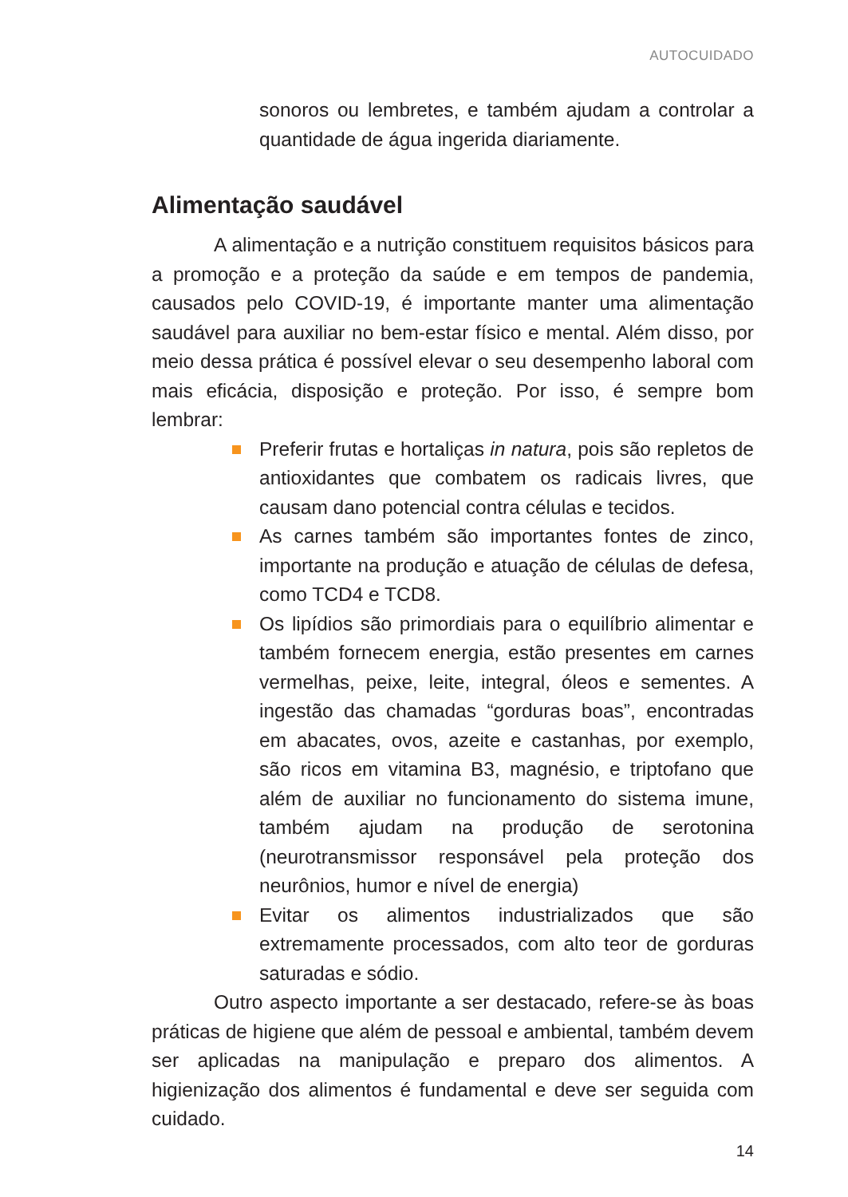AUTOCUIDADO
sonoros ou lembretes, e também ajudam a controlar a quantidade de água ingerida diariamente.
Alimentação saudável
A alimentação e a nutrição constituem requisitos básicos para a promoção e a proteção da saúde e em tempos de pandemia, causados pelo COVID-19, é importante manter uma alimentação saudável para auxiliar no bem-estar físico e mental. Além disso, por meio dessa prática é possível elevar o seu desempenho laboral com mais eficácia, disposição e proteção. Por isso, é sempre bom lembrar:
Preferir frutas e hortaliças in natura, pois são repletos de antioxidantes que combatem os radicais livres, que causam dano potencial contra células e tecidos.
As carnes também são importantes fontes de zinco, importante na produção e atuação de células de defesa, como TCD4 e TCD8.
Os lipídios são primordiais para o equilíbrio alimentar e também fornecem energia, estão presentes em carnes vermelhas, peixe, leite, integral, óleos e sementes. A ingestão das chamadas “gorduras boas”, encontradas em abacates, ovos, azeite e castanhas, por exemplo, são ricos em vitamina B3, magnésio, e triptofano que além de auxiliar no funcionamento do sistema imune, também ajudam na produção de serotonina (neurotransmissor responsável pela proteção dos neurônios, humor e nível de energia)
Evitar os alimentos industrializados que são extremamente processados, com alto teor de gorduras saturadas e sódio.
Outro aspecto importante a ser destacado, refere-se às boas práticas de higiene que além de pessoal e ambiental, também devem ser aplicadas na manipulação e preparo dos alimentos. A higienização dos alimentos é fundamental e deve ser seguida com cuidado.
14